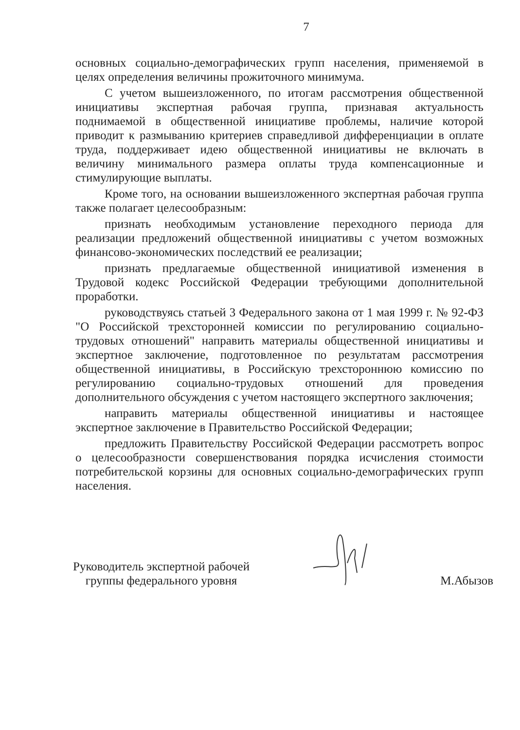7
основных социально-демографических групп населения, применяемой в целях определения величины прожиточного минимума.
С учетом вышеизложенного, по итогам рассмотрения общественной инициативы экспертная рабочая группа, признавая актуальность поднимаемой в общественной инициативе проблемы, наличие которой приводит к размыванию критериев справедливой дифференциации в оплате труда, поддерживает идею общественной инициативы не включать в величину минимального размера оплаты труда компенсационные и стимулирующие выплаты.
Кроме того, на основании вышеизложенного экспертная рабочая группа также полагает целесообразным:
признать необходимым установление переходного периода для реализации предложений общественной инициативы с учетом возможных финансово-экономических последствий ее реализации;
признать предлагаемые общественной инициативой изменения в Трудовой кодекс Российской Федерации требующими дополнительной проработки.
руководствуясь статьей 3 Федерального закона от 1 мая 1999 г. № 92-ФЗ "О Российской трехсторонней комиссии по регулированию социально-трудовых отношений" направить материалы общественной инициативы и экспертное заключение, подготовленное по результатам рассмотрения общественной инициативы, в Российскую трехстороннюю комиссию по регулированию социально-трудовых отношений для проведения дополнительного обсуждения с учетом настоящего экспертного заключения;
направить материалы общественной инициативы и настоящее экспертное заключение в Правительство Российской Федерации;
предложить Правительству Российской Федерации рассмотреть вопрос о целесообразности совершенствования порядка исчисления стоимости потребительской корзины для основных социально-демографических групп населения.
Руководитель экспертной рабочей
группы федерального уровня
М.Абызов